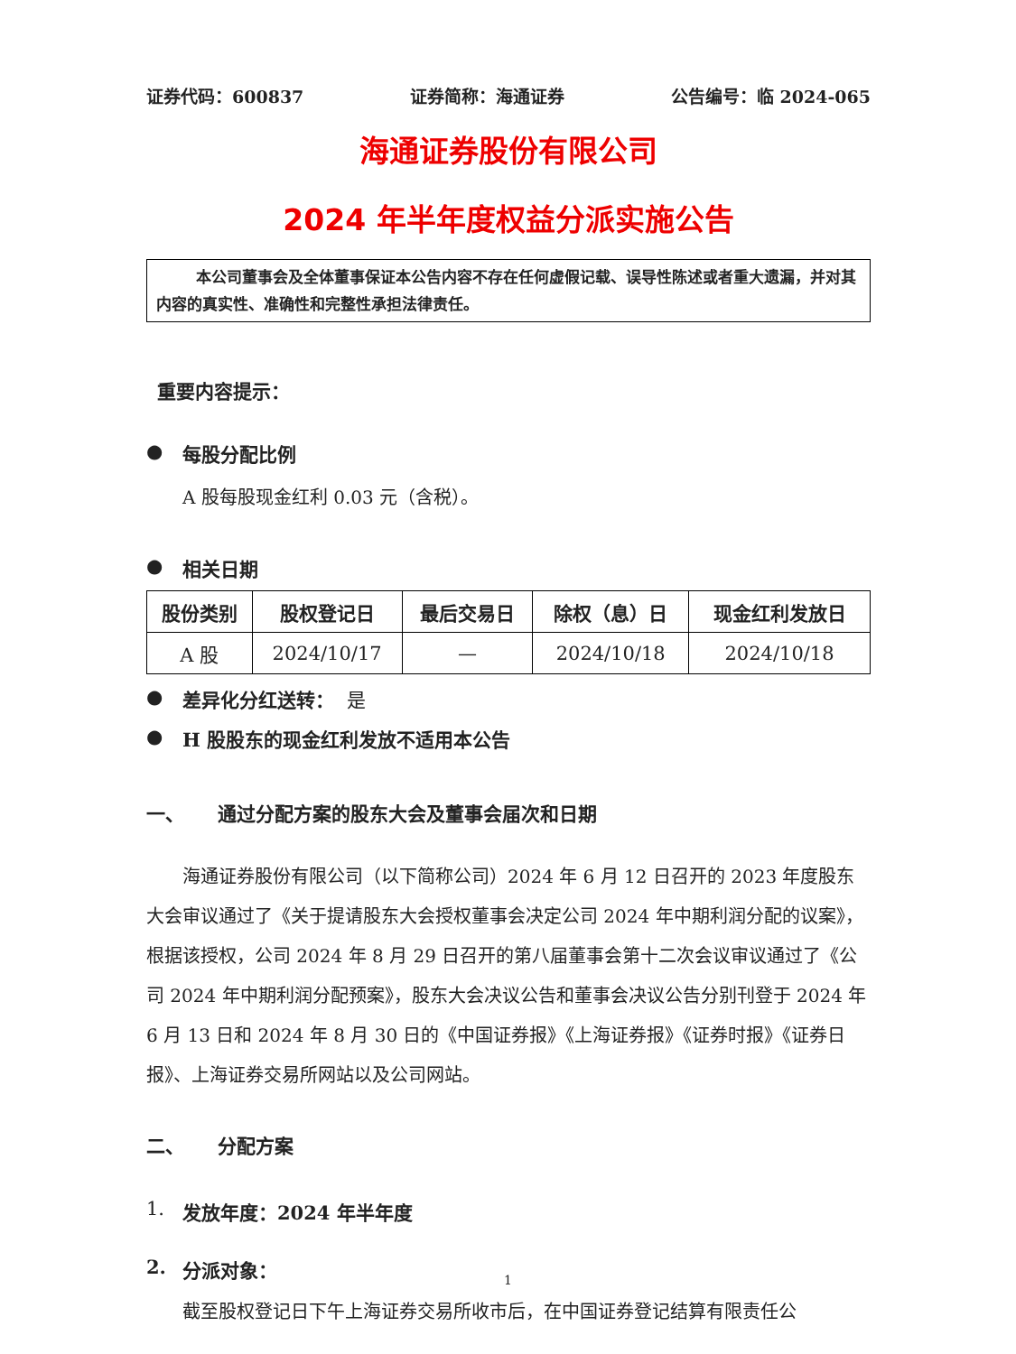证券代码：600837 证券简称：海通证券 公告编号：临 2024-065
海通证券股份有限公司
2024 年半年度权益分派实施公告
本公司董事会及全体董事保证本公告内容不存在任何虚假记载、误导性陈述或者重大遗漏，并对其内容的真实性、准确性和完整性承担法律责任。
重要内容提示：
● 每股分配比例
A 股每股现金红利 0.03 元（含税）。
● 相关日期
| 股份类别 | 股权登记日 | 最后交易日 | 除权（息）日 | 现金红利发放日 |
| --- | --- | --- | --- | --- |
| A 股 | 2024/10/17 | — | 2024/10/18 | 2024/10/18 |
● 差异化分红送转： 是
● H 股股东的现金红利发放不适用本公告
一、 通过分配方案的股东大会及董事会届次和日期
海通证券股份有限公司（以下简称公司）2024 年 6 月 12 日召开的 2023 年度股东大会审议通过了《关于提请股东大会授权董事会决定公司 2024 年中期利润分配的议案》，根据该授权，公司 2024 年 8 月 29 日召开的第八届董事会第十二次会议审议通过了《公司 2024 年中期利润分配预案》，股东大会决议公告和董事会决议公告分别刊登于 2024 年 6 月 13 日和 2024 年 8 月 30 日的《中国证券报》《上海证券报》《证券时报》《证券日报》、上海证券交易所网站以及公司网站。
二、 分配方案
1. 发放年度：2024 年半年度
2. 分派对象：
截至股权登记日下午上海证券交易所收市后，在中国证券登记结算有限责任公
1